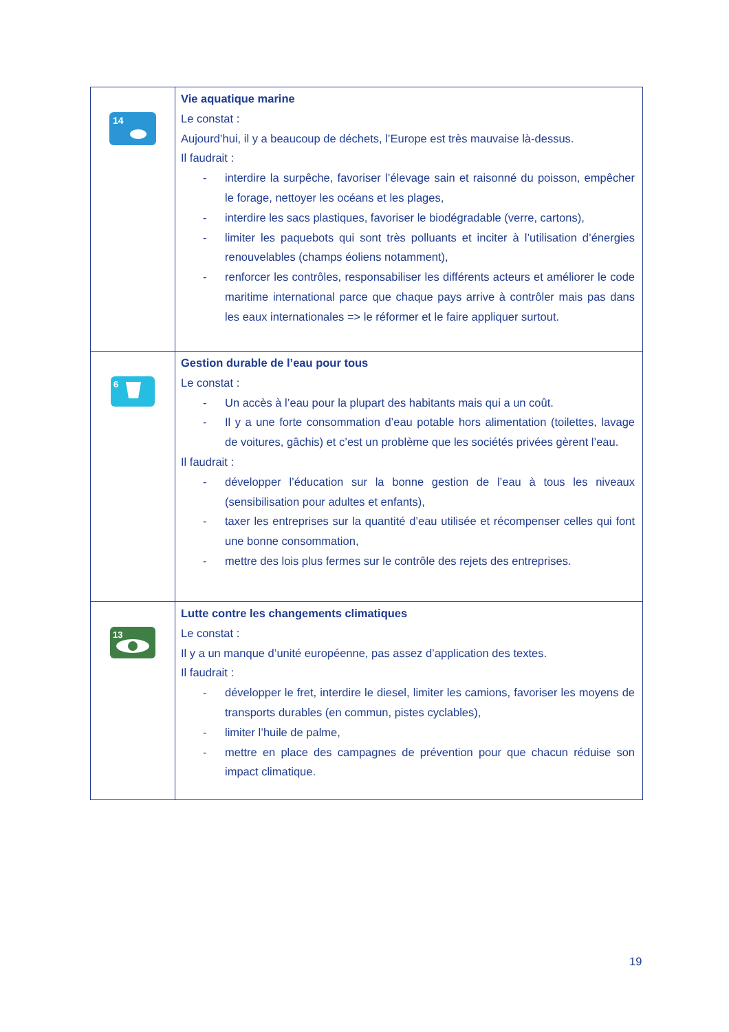| 14 | Vie aquatique marine Le constat : Aujourd’hui, il y a beaucoup de déchets, l’Europe est très mauvaise là-dessus. Il faudrait : - interdire la surpêche, favoriser l’élevage sain et raisonné du poisson, empêcher le forage, nettoyer les océans et les plages, - interdire les sacs plastiques, favoriser le biodégradable (verre, cartons), - limiter les paquebots qui sont très polluants et inciter à l’utilisation d’énergies renouvelables (champs éoliens notamment), - renforcer les contrôles, responsabiliser les différents acteurs et améliorer le code maritime international parce que chaque pays arrive à contrôler mais pas dans les eaux internationales => le réformer et le faire appliquer surtout. |
| 6 | Gestion durable de l’eau pour tous Le constat : - Un accès à l’eau pour la plupart des habitants mais qui a un coût. - Il y a une forte consommation d’eau potable hors alimentation (toilettes, lavage de voitures, gâchis) et c’est un problème que les sociétés privées gèrent l’eau. Il faudrait : - développer l’éducation sur la bonne gestion de l’eau à tous les niveaux (sensibilisation pour adultes et enfants), - taxer les entreprises sur la quantité d’eau utilisée et récompenser celles qui font une bonne consommation, - mettre des lois plus fermes sur le contrôle des rejets des entreprises. |
| 13 | Lutte contre les changements climatiques Le constat : Il y a un manque d’unité européenne, pas assez d’application des textes. Il faudrait : - développer le fret, interdire le diesel, limiter les camions, favoriser les moyens de transports durables (en commun, pistes cyclables), - limiter l’huile de palme, - mettre en place des campagnes de prévention pour que chacun réduise son impact climatique. |
19